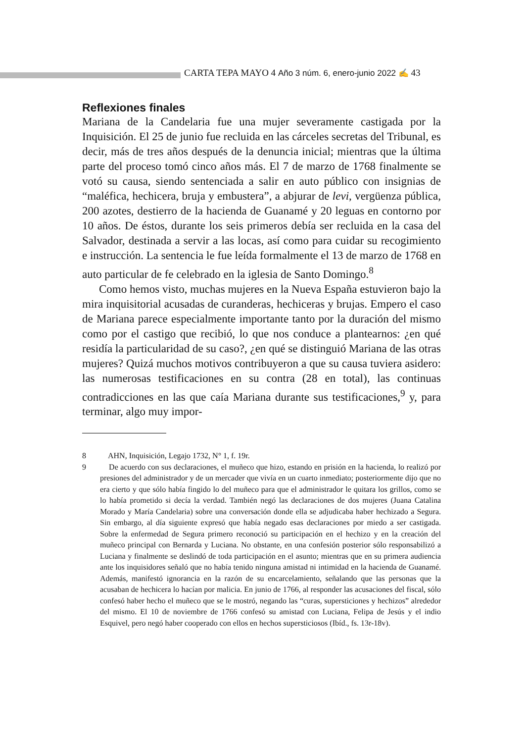CARTA TEPA MAYO 4 Año 3 núm. 6, enero-junio 2022 ✍ 43
Reflexiones finales
Mariana de la Candelaria fue una mujer severamente castigada por la Inquisición. El 25 de junio fue recluida en las cárceles secretas del Tribunal, es decir, más de tres años después de la denuncia inicial; mientras que la última parte del proceso tomó cinco años más. El 7 de marzo de 1768 finalmente se votó su causa, siendo sentenciada a salir en auto público con insignias de “maléfica, hechicera, bruja y embustera”, a abjurar de levi, vergüenza pública, 200 azotes, destierro de la hacienda de Guanamé y 20 leguas en contorno por 10 años. De éstos, durante los seis primeros debía ser recluida en la casa del Salvador, destinada a servir a las locas, así como para cuidar su recogimiento e instrucción. La sentencia le fue leída formalmente el 13 de marzo de 1768 en auto particular de fe celebrado en la iglesia de Santo Domingo.<sup>8</sup>
Como hemos visto, muchas mujeres en la Nueva España estuvieron bajo la mira inquisitorial acusadas de curanderas, hechiceras y brujas. Empero el caso de Mariana parece especialmente importante tanto por la duración del mismo como por el castigo que recibió, lo que nos conduce a plantearnos: ¿en qué residía la particularidad de su caso?, ¿en qué se distinguió Mariana de las otras mujeres? Quizá muchos motivos contribuyeron a que su causa tuviera asidero: las numerosas testificaciones en su contra (28 en total), las continuas contradicciones en las que caía Mariana durante sus testificaciones,<sup>9</sup> y, para terminar, algo muy impor-
8 AHN, Inquisición, Legajo 1732, N° 1, f. 19r.
9 De acuerdo con sus declaraciones, el muñeco que hizo, estando en prisión en la hacienda, lo realizó por presiones del administrador y de un mercader que vivía en un cuarto inmediato; posteriormente dijo que no era cierto y que sólo había fingido lo del muñeco para que el administrador le quitara los grillos, como se lo había prometido si decía la verdad. También negó las declaraciones de dos mujeres (Juana Catalina Morado y María Candelaria) sobre una conversación donde ella se adjudicaba haber hechizado a Segura. Sin embargo, al día siguiente expresó que había negado esas declaraciones por miedo a ser castigada. Sobre la enfermedad de Segura primero reconoció su participación en el hechizo y en la creación del muñeco principal con Bernarda y Luciana. No obstante, en una confesión posterior sólo responsabilizó a Luciana y finalmente se deslindó de toda participación en el asunto; mientras que en su primera audiencia ante los inquisidores señaló que no había tenido ninguna amistad ni intimidad en la hacienda de Guanamé. Además, manifestó ignorancia en la razón de su encarcelamiento, señalando que las personas que la acusaban de hechicera lo hacían por malicia. En junio de 1766, al responder las acusaciones del fiscal, sólo confesó haber hecho el muñeco que se le mostró, negando las “curas, supersticiones y hechizos” alrededor del mismo. El 10 de noviembre de 1766 confesó su amistad con Luciana, Felipa de Jesús y el indio Esquivel, pero negó haber cooperado con ellos en hechos supersticiosos (Ibíd., fs. 13r-18v).